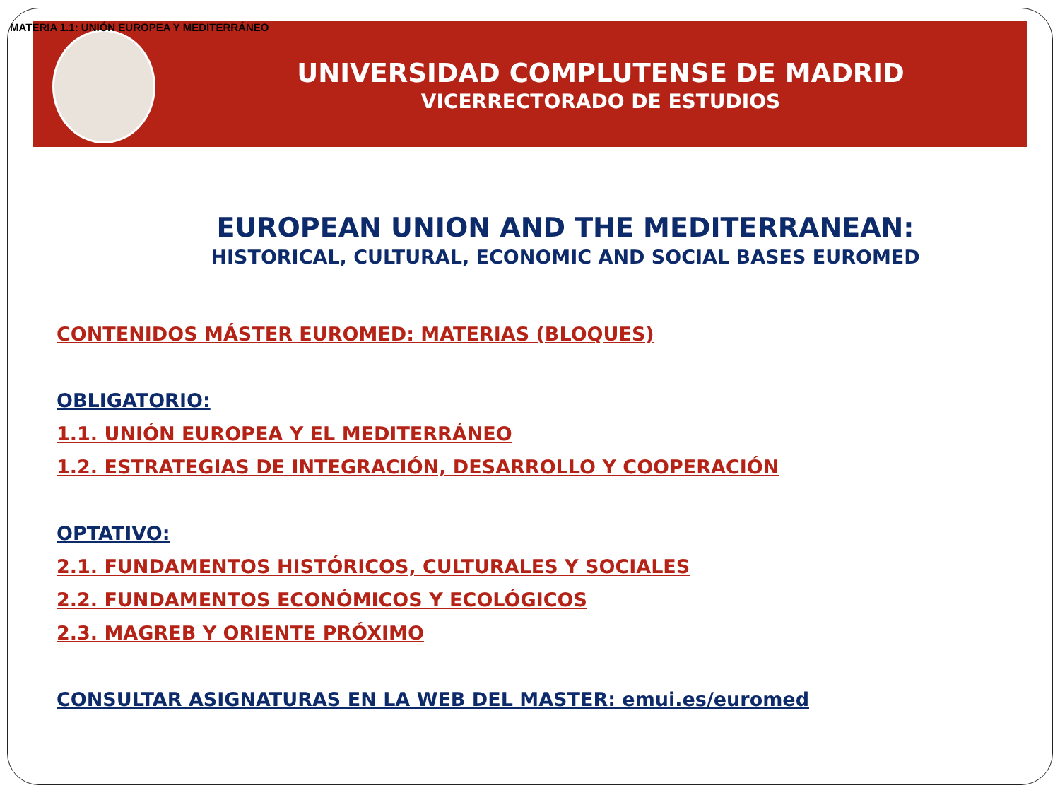MATERIA 1.1: UNIÓN EUROPEA Y MEDITERRÁNEO
UNIVERSIDAD COMPLUTENSE DE MADRID
VICERRECTORADO DE ESTUDIOS
EUROPEAN UNION AND THE MEDITERRANEAN:
HISTORICAL, CULTURAL, ECONOMIC AND SOCIAL BASES EUROMED
CONTENIDOS MÁSTER EUROMED: MATERIAS (BLOQUES)
OBLIGATORIO:
1.1. UNIÓN EUROPEA Y EL MEDITERRÁNEO
1.2. ESTRATEGIAS DE INTEGRACIÓN, DESARROLLO Y COOPERACIÓN
OPTATIVO:
2.1. FUNDAMENTOS HISTÓRICOS, CULTURALES Y SOCIALES
2.2. FUNDAMENTOS ECONÓMICOS Y ECOLÓGICOS
2.3. MAGREB Y ORIENTE PRÓXIMO
CONSULTAR ASIGNATURAS EN LA WEB DEL MASTER: emui.es/euromed